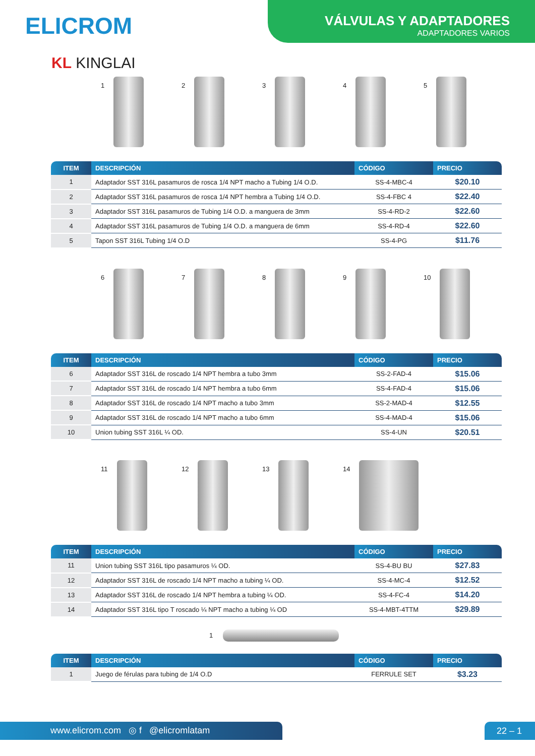ELICROM
VÁLVULAS Y ADAPTADORES
ADAPTADORES VARIOS
KL KINGLAI
1 2 3 4 5
| ITEM | DESCRIPCIÓN | CÓDIGO | PRECIO |
| --- | --- | --- | --- |
| 1 | Adaptador SST 316L pasamuros de rosca 1/4 NPT macho a Tubing 1/4 O.D. | SS-4-MBC-4 | $20.10 |
| 2 | Adaptador SST 316L pasamuros de rosca 1/4 NPT hembra a Tubing 1/4 O.D. | SS-4-FBC 4 | $22.40 |
| 3 | Adaptador SST 316L pasamuros de Tubing 1/4 O.D. a manguera de 3mm | SS-4-RD-2 | $22.60 |
| 4 | Adaptador SST 316L pasamuros de Tubing 1/4 O.D. a manguera de 6mm | SS-4-RD-4 | $22.60 |
| 5 | Tapon SST 316L Tubing 1/4 O.D | SS-4-PG | $11.76 |
6 7 8 9 10
| ITEM | DESCRIPCIÓN | CÓDIGO | PRECIO |
| --- | --- | --- | --- |
| 6 | Adaptador SST 316L de roscado 1/4 NPT hembra a tubo 3mm | SS-2-FAD-4 | $15.06 |
| 7 | Adaptador SST 316L de roscado 1/4 NPT hembra a tubo 6mm | SS-4-FAD-4 | $15.06 |
| 8 | Adaptador SST 316L de roscado 1/4 NPT macho a tubo 3mm | SS-2-MAD-4 | $12.55 |
| 9 | Adaptador SST 316L de roscado 1/4 NPT macho a tubo 6mm | SS-4-MAD-4 | $15.06 |
| 10 | Union tubing SST 316L ¼ OD. | SS-4-UN | $20.51 |
11 12 13 14
| ITEM | DESCRIPCIÓN | CÓDIGO | PRECIO |
| --- | --- | --- | --- |
| 11 | Union tubing SST 316L tipo pasamuros ¼ OD. | SS-4-BU BU | $27.83 |
| 12 | Adaptador SST 316L de roscado 1/4 NPT macho a tubing ¼ OD. | SS-4-MC-4 | $12.52 |
| 13 | Adaptador SST 316L de roscado 1/4 NPT hembra a tubing ¼ OD. | SS-4-FC-4 | $14.20 |
| 14 | Adaptador SST 316L tipo T roscado ¼ NPT macho a tubing ¼ OD | SS-4-MBT-4TTM | $29.89 |
1
| ITEM | DESCRIPCIÓN | CÓDIGO | PRECIO |
| --- | --- | --- | --- |
| 1 | Juego de férulas para tubing de 1/4 O.D | FERRULE SET | $3.23 |
www.elicrom.com ◎ f @elicromlatam 22 – 1